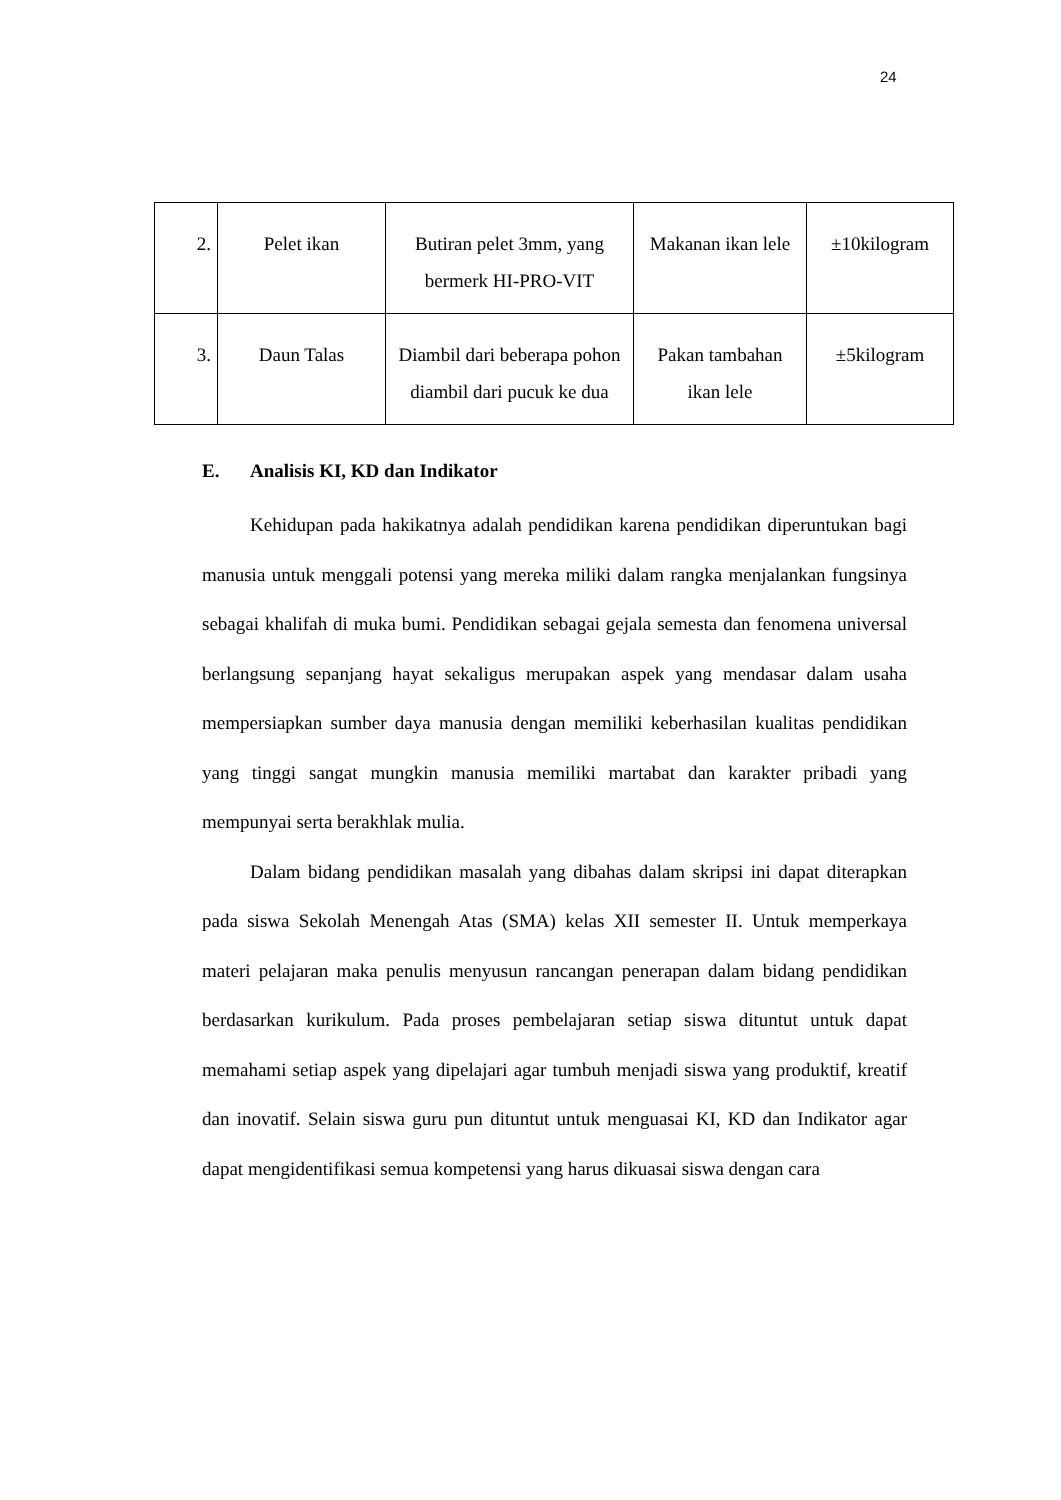24
| 2. | Pelet ikan | Butiran pelet 3mm, yang bermerk HI-PRO-VIT | Makanan ikan lele | ±10kilogram |
| 3. | Daun Talas | Diambil dari beberapa pohon diambil dari pucuk ke dua | Pakan tambahan ikan lele | ±5kilogram |
E. Analisis KI, KD dan Indikator
Kehidupan pada hakikatnya adalah pendidikan karena pendidikan diperuntukan bagi manusia untuk menggali potensi yang mereka miliki dalam rangka menjalankan fungsinya sebagai khalifah di muka bumi. Pendidikan sebagai gejala semesta dan fenomena universal berlangsung sepanjang hayat sekaligus merupakan aspek yang mendasar dalam usaha mempersiapkan sumber daya manusia dengan memiliki keberhasilan kualitas pendidikan yang tinggi sangat mungkin manusia memiliki martabat dan karakter pribadi yang mempunyai serta berakhlak mulia.
Dalam bidang pendidikan masalah yang dibahas dalam skripsi ini dapat diterapkan pada siswa Sekolah Menengah Atas (SMA) kelas XII semester II. Untuk memperkaya materi pelajaran maka penulis menyusun rancangan penerapan dalam bidang pendidikan berdasarkan kurikulum. Pada proses pembelajaran setiap siswa dituntut untuk dapat memahami setiap aspek yang dipelajari agar tumbuh menjadi siswa yang produktif, kreatif dan inovatif. Selain siswa guru pun dituntut untuk menguasai KI, KD dan Indikator agar dapat mengidentifikasi semua kompetensi yang harus dikuasai siswa dengan cara